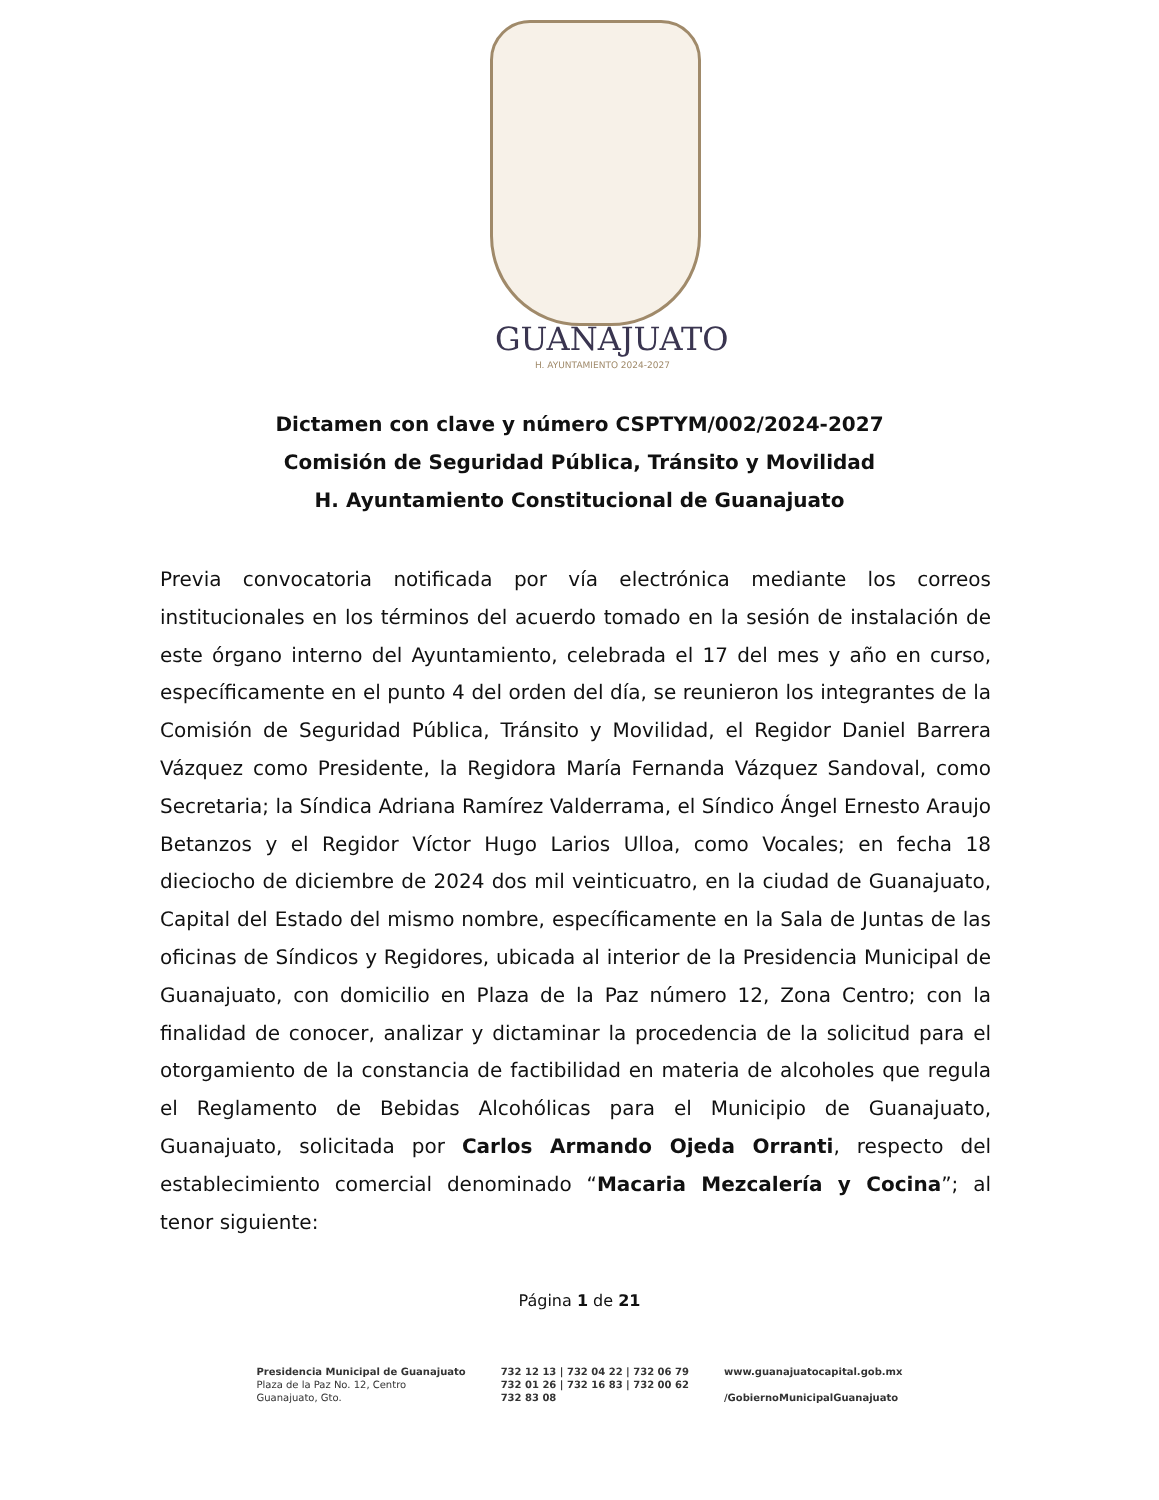GUANAJUATO
H. AYUNTAMIENTO 2024-2027
Dictamen con clave y número CSPTYM/002/2024-2027
Comisión de Seguridad Pública, Tránsito y Movilidad
H. Ayuntamiento Constitucional de Guanajuato
Previa convocatoria notificada por vía electrónica mediante los correos institucionales en los términos del acuerdo tomado en la sesión de instalación de este órgano interno del Ayuntamiento, celebrada el 17 del mes y año en curso, específicamente en el punto 4 del orden del día, se reunieron los integrantes de la Comisión de Seguridad Pública, Tránsito y Movilidad, el Regidor Daniel Barrera Vázquez como Presidente, la Regidora María Fernanda Vázquez Sandoval, como Secretaria; la Síndica Adriana Ramírez Valderrama, el Síndico Ángel Ernesto Araujo Betanzos y el Regidor Víctor Hugo Larios Ulloa, como Vocales; en fecha 18 dieciocho de diciembre de 2024 dos mil veinticuatro, en la ciudad de Guanajuato, Capital del Estado del mismo nombre, específicamente en la Sala de Juntas de las oficinas de Síndicos y Regidores, ubicada al interior de la Presidencia Municipal de Guanajuato, con domicilio en Plaza de la Paz número 12, Zona Centro; con la finalidad de conocer, analizar y dictaminar la procedencia de la solicitud para el otorgamiento de la constancia de factibilidad en materia de alcoholes que regula el Reglamento de Bebidas Alcohólicas para el Municipio de Guanajuato, Guanajuato, solicitada por Carlos Armando Ojeda Orranti, respecto del establecimiento comercial denominado “Macaria Mezcalería y Cocina”; al tenor siguiente:
Página 1 de 21
Presidencia Municipal de Guanajuato
Plaza de la Paz No. 12, Centro
Guanajuato, Gto.
732 12 13 | 732 04 22 | 732 06 79
732 01 26 | 732 16 83 | 732 00 62
732 83 08
www.guanajuatocapital.gob.mx
/GobiernoMunicipalGuanajuato